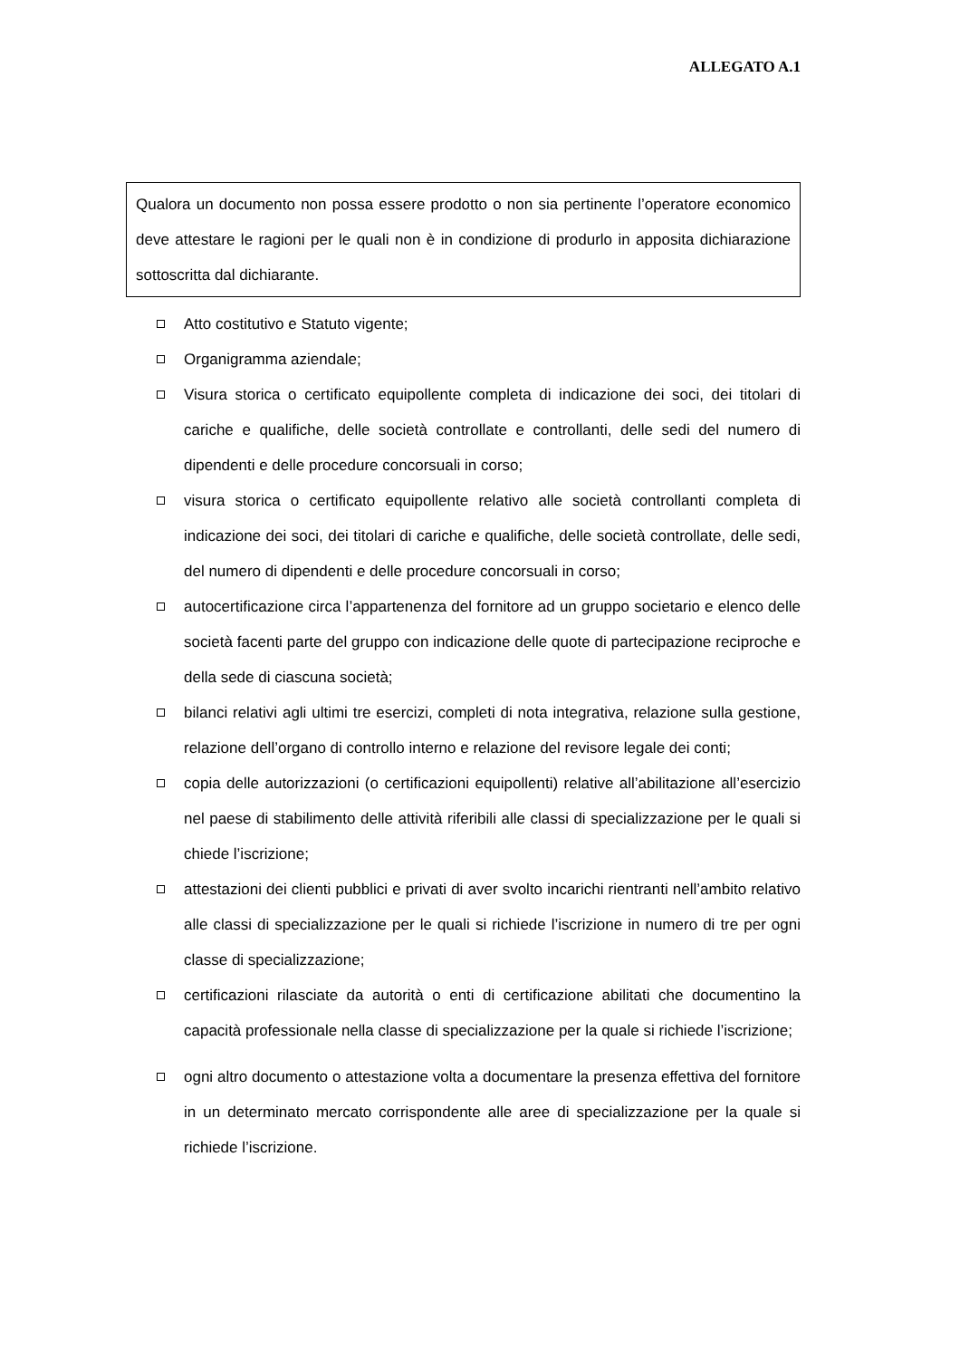ALLEGATO A.1
Qualora un documento non possa essere prodotto o non sia pertinente l’operatore economico deve attestare le ragioni per le quali non è in condizione di produrlo in apposita dichiarazione sottoscritta dal dichiarante.
Atto costitutivo e Statuto vigente;
Organigramma aziendale;
Visura storica o certificato equipollente completa di indicazione dei soci, dei titolari di cariche e qualifiche, delle società controllate e controllanti, delle sedi del numero di dipendenti e delle procedure concorsuali in corso;
visura storica o certificato equipollente relativo alle società controllanti completa di indicazione dei soci, dei titolari di cariche e qualifiche, delle società controllate, delle sedi, del numero di dipendenti e delle procedure concorsuali in corso;
autocertificazione circa l’appartenenza del fornitore ad un gruppo societario e elenco delle società facenti parte del gruppo con indicazione delle quote di partecipazione reciproche e della sede di ciascuna società;
bilanci relativi agli ultimi tre esercizi, completi di nota integrativa, relazione sulla gestione, relazione dell’organo di controllo interno e relazione del revisore legale dei conti;
copia delle autorizzazioni (o certificazioni equipollenti) relative all’abilitazione all’esercizio nel paese di stabilimento delle attività riferibili alle classi di specializzazione per le quali si chiede l’iscrizione;
attestazioni dei clienti pubblici e privati di aver svolto incarichi rientranti nell’ambito relativo alle classi di specializzazione per le quali si richiede l’iscrizione in numero di tre per ogni classe di specializzazione;
certificazioni rilasciate da autorità o enti di certificazione abilitati che documentino la capacità professionale nella classe di specializzazione per la quale si richiede l’iscrizione;
ogni altro documento o attestazione volta a documentare la presenza effettiva del fornitore in un determinato mercato corrispondente alle aree di specializzazione per la quale si richiede l’iscrizione.